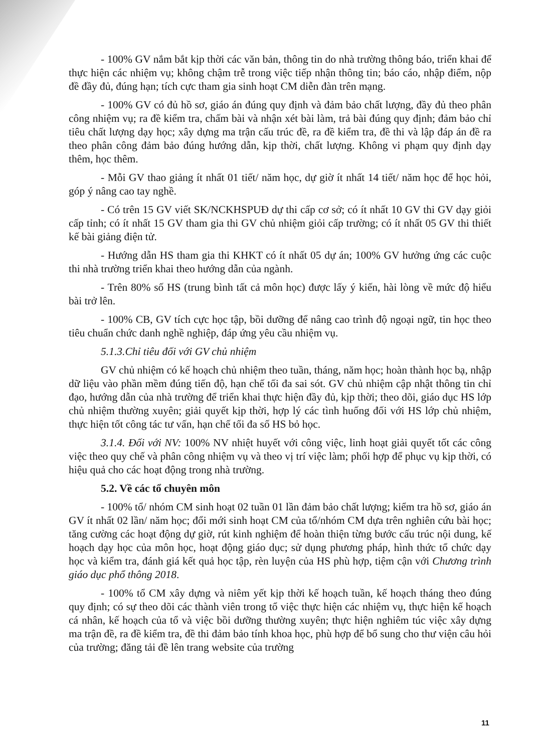- 100% GV nắm bắt kịp thời các văn bản, thông tin do nhà trường thông báo, triển khai để thực hiện các nhiệm vụ; không chậm trễ trong việc tiếp nhận thông tin; báo cáo, nhập điểm, nộp đề đầy đủ, đúng hạn; tích cực tham gia sinh hoạt CM diễn đàn trên mạng.
- 100% GV có đủ hồ sơ, giáo án đúng quy định và đảm bảo chất lượng, đầy đủ theo phân công nhiệm vụ; ra đề kiểm tra, chấm bài và nhận xét bài làm, trả bài đúng quy định; đảm bảo chỉ tiêu chất lượng dạy học; xây dựng ma trận cấu trúc đề, ra đề kiểm tra, đề thi và lập đáp án đề ra theo phân công đảm bảo đúng hướng dẫn, kịp thời, chất lượng. Không vi phạm quy định dạy thêm, học thêm.
- Mỗi GV thao giảng ít nhất 01 tiết/ năm học, dự giờ ít nhất 14 tiết/ năm học để học hỏi, góp ý nâng cao tay nghề.
- Có trên 15 GV viết SK/NCKHSPUĐ dự thi cấp cơ sở; có ít nhất 10 GV thi GV dạy giỏi cấp tỉnh; có ít nhất 15 GV tham gia thi GV chủ nhiệm giỏi cấp trường; có ít nhất 05 GV thi thiết kế bài giảng điện tử.
- Hướng dẫn HS tham gia thi KHKT có ít nhất 05 dự án; 100% GV hưởng ứng các cuộc thi nhà trường triển khai theo hướng dẫn của ngành.
- Trên 80% số HS (trung bình tất cả môn học) được lấy ý kiến, hài lòng về mức độ hiểu bài trở lên.
- 100% CB, GV tích cực học tập, bồi dưỡng để nâng cao trình độ ngoại ngữ, tin học theo tiêu chuẩn chức danh nghề nghiệp, đáp ứng yêu cầu nhiệm vụ.
5.1.3.Chỉ tiêu đối với GV chủ nhiệm
GV chủ nhiệm có kế hoạch chủ nhiệm theo tuần, tháng, năm học; hoàn thành học bạ, nhập dữ liệu vào phần mềm đúng tiến độ, hạn chế tối đa sai sót. GV chủ nhiệm cập nhật thông tin chỉ đạo, hướng dẫn của nhà trường để triển khai thực hiện đầy đủ, kịp thời; theo dõi, giáo dục HS lớp chủ nhiệm thường xuyên; giải quyết kịp thời, hợp lý các tình huống đối với HS lớp chủ nhiệm, thực hiện tốt công tác tư vấn, hạn chế tối đa số HS bỏ học.
3.1.4. Đối với NV: 100% NV nhiệt huyết với công việc, linh hoạt giải quyết tốt các công việc theo quy chế và phân công nhiệm vụ và theo vị trí việc làm; phối hợp để phục vụ kịp thời, có hiệu quả cho các hoạt động trong nhà trường.
5.2. Về các tổ chuyên môn
- 100% tổ/ nhóm CM sinh hoạt 02 tuần 01 lần đảm bảo chất lượng; kiểm tra hồ sơ, giáo án GV ít nhất 02 lần/ năm học; đổi mới sinh hoạt CM của tổ/nhóm CM dựa trên nghiên cứu bài học; tăng cường các hoạt động dự giờ, rút kinh nghiệm để hoàn thiện từng bước cấu trúc nội dung, kế hoạch dạy học của môn học, hoạt động giáo dục; sử dụng phương pháp, hình thức tổ chức dạy học và kiểm tra, đánh giá kết quả học tập, rèn luyện của HS phù hợp, tiệm cận với Chương trình giáo dục phổ thông 2018.
- 100% tổ CM xây dựng và niêm yết kịp thời kế hoạch tuần, kế hoạch tháng theo đúng quy định; có sự theo dõi các thành viên trong tổ việc thực hiện các nhiệm vụ, thực hiện kế hoạch cá nhân, kế hoạch của tổ và việc bồi dưỡng thường xuyên; thực hiện nghiêm túc việc xây dựng ma trận đề, ra đề kiểm tra, đề thi đảm bảo tính khoa học, phù hợp để bổ sung cho thư viện câu hỏi của trường; đăng tải đề lên trang website của trường
11